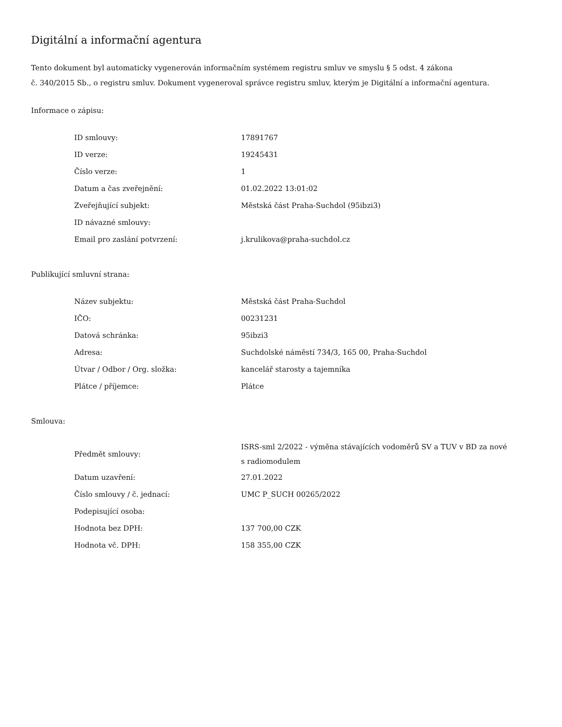Digitální a informační agentura
Tento dokument byl automaticky vygenerován informačním systémem registru smluv ve smyslu § 5 odst. 4 zákona
č. 340/2015 Sb., o registru smluv. Dokument vygeneroval správce registru smluv, kterým je Digitální a informační agentura.
Informace o zápisu:
| ID smlouvy: | 17891767 |
| ID verze: | 19245431 |
| Číslo verze: | 1 |
| Datum a čas zveřejnění: | 01.02.2022 13:01:02 |
| Zveřejňující subjekt: | Městská část Praha-Suchdol (95ibzi3) |
| ID návazné smlouvy: | |
| Email pro zaslání potvrzení: | j.krulikova@praha-suchdol.cz |
Publikující smluvní strana:
| Název subjektu: | Městská část Praha-Suchdol |
| IČO: | 00231231 |
| Datová schránka: | 95ibzi3 |
| Adresa: | Suchdolské náměstí 734/3, 165 00, Praha-Suchdol |
| Útvar / Odbor / Org. složka: | kancelář starosty a tajemníka |
| Plátce / příjemce: | Plátce |
Smlouva:
| Předmět smlouvy: | ISRS-sml 2/2022 - výměna stávajících vodoměrů SV a TUV v BD za nové s radiomodulem |
| Datum uzavření: | 27.01.2022 |
| Číslo smlouvy / č. jednací: | UMC P_SUCH 00265/2022 |
| Podepisující osoba: | |
| Hodnota bez DPH: | 137 700,00 CZK |
| Hodnota vč. DPH: | 158 355,00 CZK |